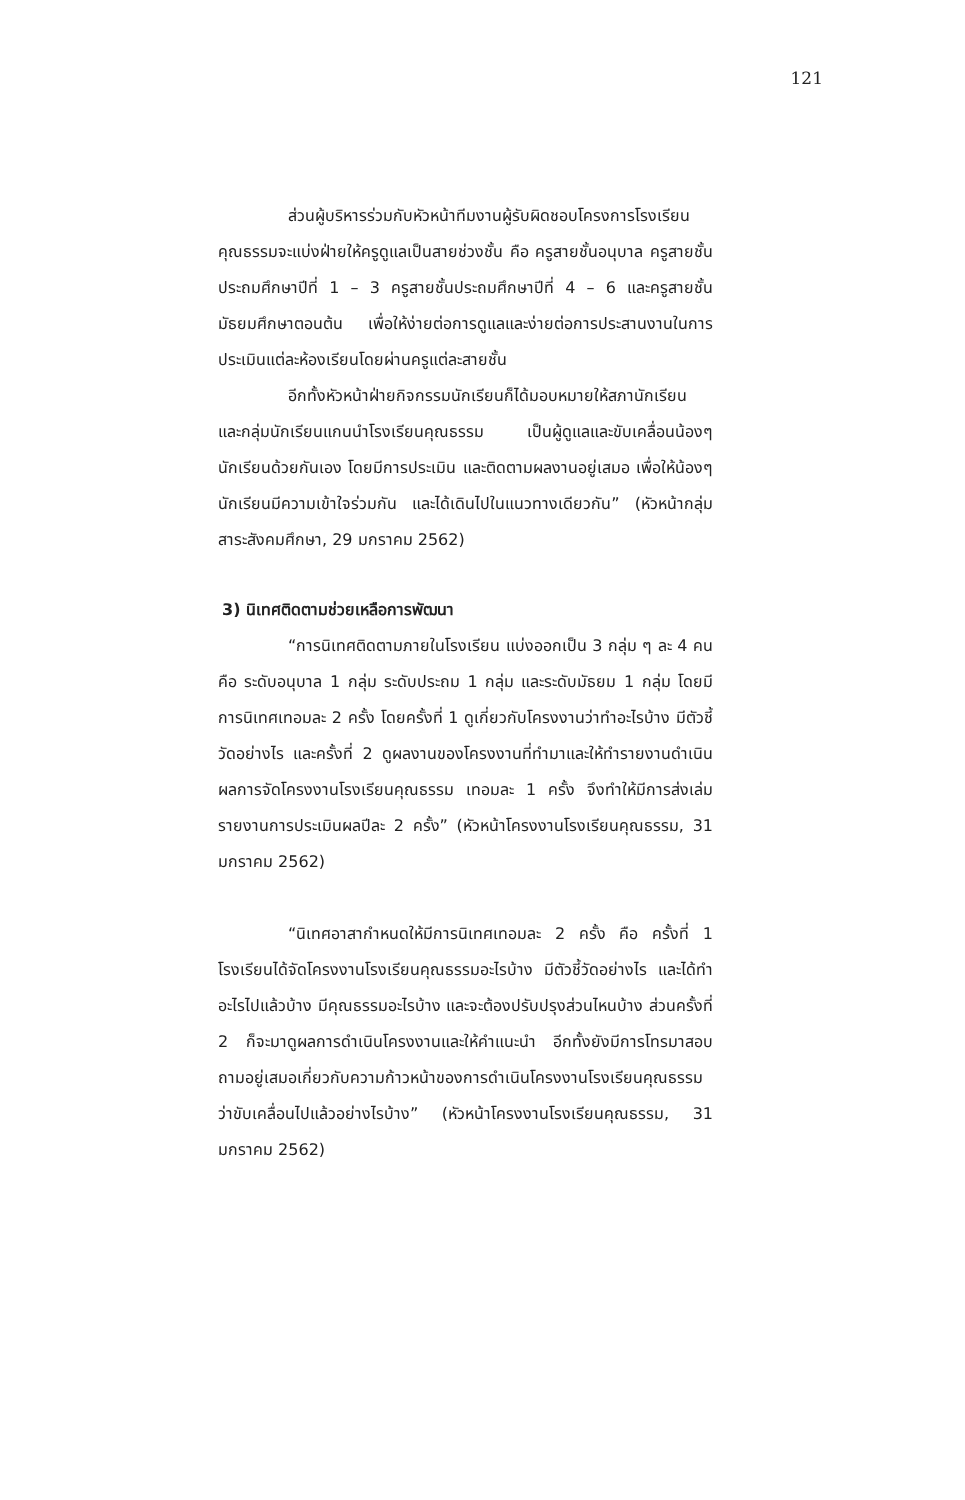121
ส่วนผู้บริหารร่วมกับหัวหน้าทีมงานผู้รับผิดชอบโครงการโรงเรียนคุณธรรมจะแบ่งฝ่ายให้ครูดูแลเป็นสายช่วงชั้น คือ ครูสายชั้นอนุบาล ครูสายชั้นประถมศึกษาปีที่ 1 – 3 ครูสายชั้นประถมศึกษาปีที่ 4 – 6 และครูสายชั้นมัธยมศึกษาตอนต้น เพื่อให้ง่ายต่อการดูแลและง่ายต่อการประสานงานในการประเมินแต่ละห้องเรียนโดยผ่านครูแต่ละสายชั้น
อีกทั้งหัวหน้าฝ่ายกิจกรรมนักเรียนก็ได้มอบหมายให้สภานักเรียน และกลุ่มนักเรียนแกนนำโรงเรียนคุณธรรม เป็นผู้ดูแลและขับเคลื่อนน้องๆ นักเรียนด้วยกันเอง โดยมีการประเมิน และติดตามผลงานอยู่เสมอ เพื่อให้น้องๆ นักเรียนมีความเข้าใจร่วมกัน และได้เดินไปในแนวทางเดียวกัน” (หัวหน้ากลุ่มสาระสังคมศึกษา, 29 มกราคม 2562)
3) นิเทศติดตามช่วยเหลือการพัฒนา
“การนิเทศติดตามภายในโรงเรียน แบ่งออกเป็น 3 กลุ่ม ๆ ละ 4 คน คือ ระดับอนุบาล 1 กลุ่ม ระดับประถม 1 กลุ่ม และระดับมัธยม 1 กลุ่ม โดยมีการนิเทศเทอมละ 2 ครั้ง โดยครั้งที่ 1 ดูเกี่ยวกับโครงงานว่าทำอะไรบ้าง มีตัวชี้วัดอย่างไร และครั้งที่ 2 ดูผลงานของโครงงานที่ทำมาและให้ทำรายงานดำเนินผลการจัดโครงงานโรงเรียนคุณธรรม เทอมละ 1 ครั้ง จึงทำให้มีการส่งเล่มรายงานการประเมินผลปีละ 2 ครั้ง” (หัวหน้าโครงงานโรงเรียนคุณธรรม, 31 มกราคม 2562)
“นิเทศอาสากำหนดให้มีการนิเทศเทอมละ 2 ครั้ง คือ ครั้งที่ 1 โรงเรียนได้จัดโครงงานโรงเรียนคุณธรรมอะไรบ้าง มีตัวชี้วัดอย่างไร และได้ทำอะไรไปแล้วบ้าง มีคุณธรรมอะไรบ้าง และจะต้องปรับปรุงส่วนไหนบ้าง ส่วนครั้งที่ 2 ก็จะมาดูผลการดำเนินโครงงานและให้คำแนะนำ อีกทั้งยังมีการโทรมาสอบถามอยู่เสมอเกี่ยวกับความก้าวหน้าของการดำเนินโครงงานโรงเรียนคุณธรรมว่าขับเคลื่อนไปแล้วอย่างไรบ้าง” (หัวหน้าโครงงานโรงเรียนคุณธรรม, 31 มกราคม 2562)